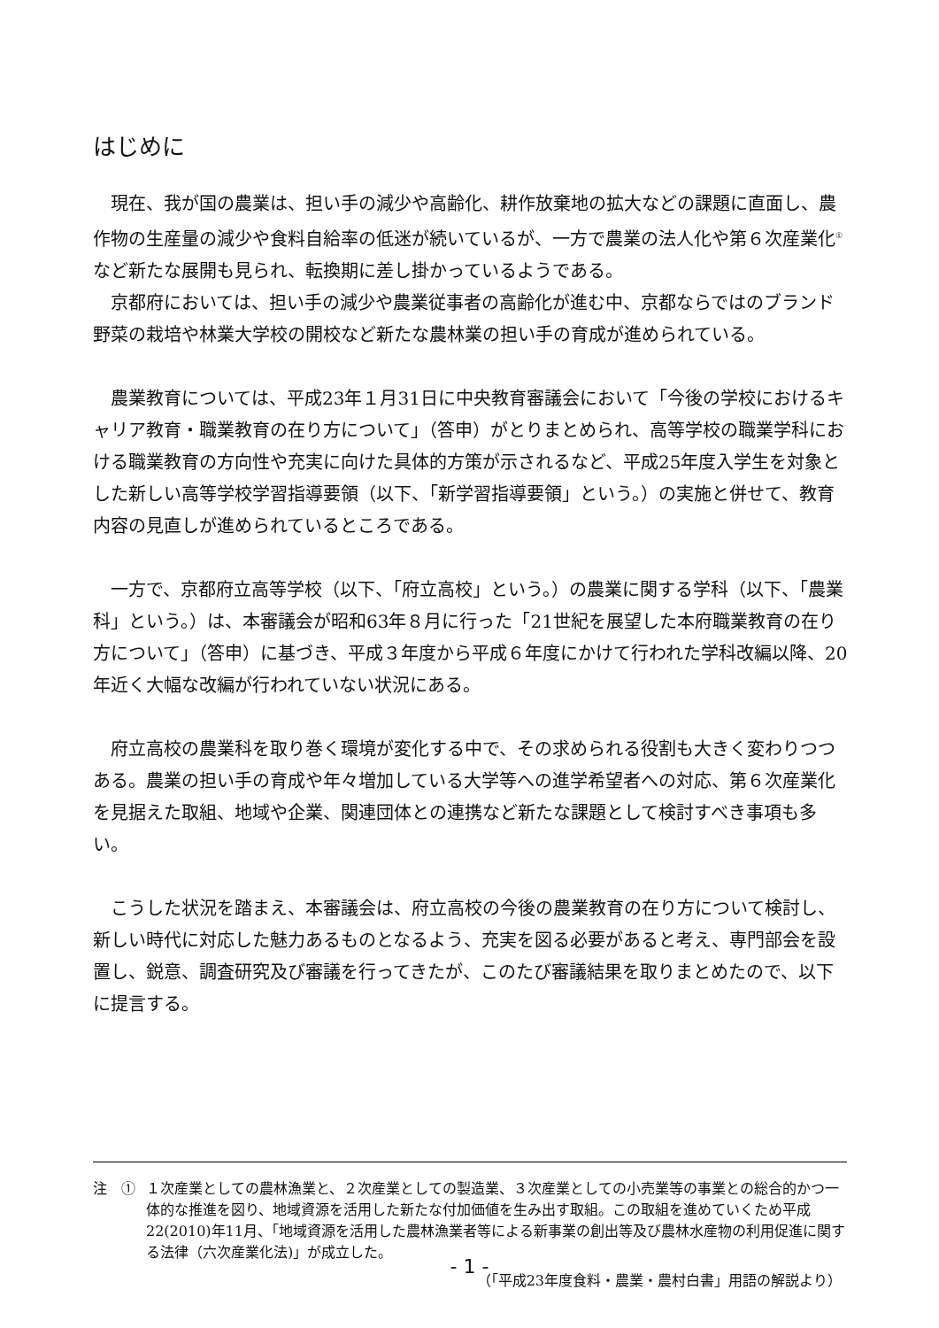はじめに
現在、我が国の農業は、担い手の減少や高齢化、耕作放棄地の拡大などの課題に直面し、農作物の生産量の減少や食料自給率の低迷が続いているが、一方で農業の法人化や第６次産業化<sup>①</sup>など新たな展開も見られ、転換期に差し掛かっているようである。
京都府においては、担い手の減少や農業従事者の高齢化が進む中、京都ならではのブランド野菜の栽培や林業大学校の開校など新たな農林業の担い手の育成が進められている。
農業教育については、平成23年１月31日に中央教育審議会において「今後の学校におけるキャリア教育・職業教育の在り方について」（答申）がとりまとめられ、高等学校の職業学科における職業教育の方向性や充実に向けた具体的方策が示されるなど、平成25年度入学生を対象とした新しい高等学校学習指導要領（以下、「新学習指導要領」という。）の実施と併せて、教育内容の見直しが進められているところである。
一方で、京都府立高等学校（以下、「府立高校」という。）の農業に関する学科（以下、「農業科」という。）は、本審議会が昭和63年８月に行った「21世紀を展望した本府職業教育の在り方について」（答申）に基づき、平成３年度から平成６年度にかけて行われた学科改編以降、20年近く大幅な改編が行われていない状況にある。
府立高校の農業科を取り巻く環境が変化する中で、その求められる役割も大きく変わりつつある。農業の担い手の育成や年々増加している大学等への進学希望者への対応、第６次産業化を見据えた取組、地域や企業、関連団体との連携など新たな課題として検討すべき事項も多い。
こうした状況を踏まえ、本審議会は、府立高校の今後の農業教育の在り方について検討し、新しい時代に対応した魅力あるものとなるよう、充実を図る必要があると考え、専門部会を設置し、鋭意、調査研究及び審議を行ってきたが、このたび審議結果を取りまとめたので、以下に提言する。
注　① １次産業としての農林漁業と、２次産業としての製造業、３次産業としての小売業等の事業との総合的かつ一体的な推進を図り、地域資源を活用した新たな付加価値を生み出す取組。この取組を進めていくため平成22(2010)年11月、「地域資源を活用した農林漁業者等による新事業の創出等及び農林水産物の利用促進に関する法律（六次産業化法)」が成立した。
（「平成23年度食料・農業・農村白書」用語の解説より）
- 1 -